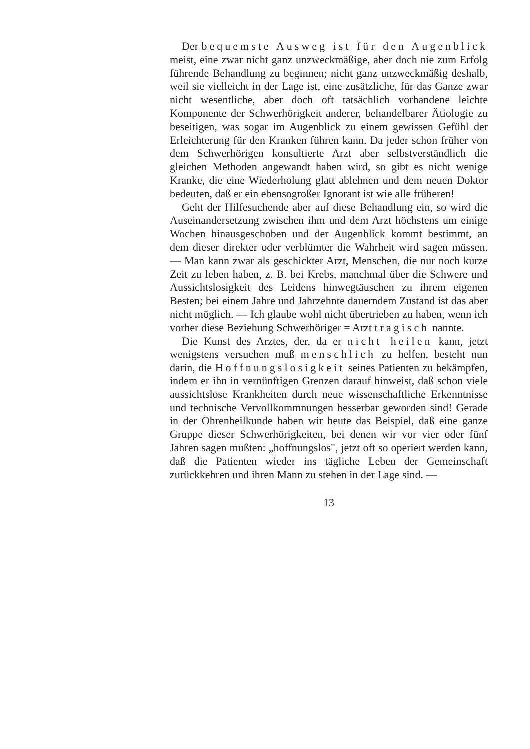Der bequemste Ausweg ist für den Augenblick meist, eine zwar nicht ganz unzweckmäßige, aber doch nie zum Erfolg führende Behandlung zu beginnen; nicht ganz unzweckmäßig deshalb, weil sie vielleicht in der Lage ist, eine zusätzliche, für das Ganze zwar nicht wesentliche, aber doch oft tatsächlich vorhandene leichte Komponente der Schwerhörigkeit anderer, behandelbarer Ätiologie zu beseitigen, was sogar im Augenblick zu einem gewissen Gefühl der Erleichterung für den Kranken führen kann. Da jeder schon früher von dem Schwerhörigen konsultierte Arzt aber selbstverständlich die gleichen Methoden angewandt haben wird, so gibt es nicht wenige Kranke, die eine Wiederholung glatt ablehnen und dem neuen Doktor bedeuten, daß er ein ebensogroßer Ignorant ist wie alle früheren!
Geht der Hilfesuchende aber auf diese Behandlung ein, so wird die Auseinandersetzung zwischen ihm und dem Arzt höchstens um einige Wochen hinausgeschoben und der Augenblick kommt bestimmt, an dem dieser direkter oder verblümter die Wahrheit wird sagen müssen. — Man kann zwar als geschickter Arzt, Menschen, die nur noch kurze Zeit zu leben haben, z. B. bei Krebs, manchmal über die Schwere und Aussichtslosigkeit des Leidens hinwegtäuschen zu ihrem eigenen Besten; bei einem Jahre und Jahrzehnte dauerndem Zustand ist das aber nicht möglich. — Ich glaube wohl nicht übertrieben zu haben, wenn ich vorher diese Beziehung Schwerhöriger = Arzt tragisch nannte.
Die Kunst des Arztes, der, da er nicht heilen kann, jetzt wenigstens versuchen muß menschlich zu helfen, besteht nun darin, die Hoffnungslosigkeit seines Patienten zu bekämpfen, indem er ihn in vernünftigen Grenzen darauf hinweist, daß schon viele aussichtslose Krankheiten durch neue wissenschaftliche Erkenntnisse und technische Vervollkommnungen besserbar geworden sind! Gerade in der Ohrenheilkunde haben wir heute das Beispiel, daß eine ganze Gruppe dieser Schwerhörigkeiten, bei denen wir vor vier oder fünf Jahren sagen mußten: „hoffnungslos", jetzt oft so operiert werden kann, daß die Patienten wieder ins tägliche Leben der Gemeinschaft zurückkehren und ihren Mann zu stehen in der Lage sind. —
13